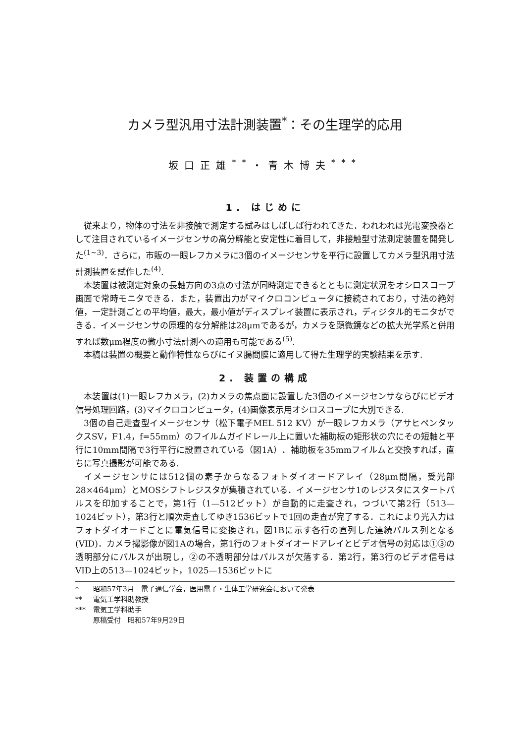カメラ型汎用寸法計測装置<sup>*</sup>：その生理学的応用
坂口正雄<sup>**</sup>・青木博夫<sup>***</sup>
1. はじめに
従来より，物体の寸法を非接触で測定する試みはしばしば行われてきた．われわれは光電変換器として注目されているイメージセンサの高分解能と安定性に着目して，非接触型寸法測定装置を開発した<sup>(1~3)</sup>．さらに，市販の一眼レフカメラに3個のイメージセンサを平行に設置してカメラ型汎用寸法計測装置を試作した<sup>(4)</sup>.
本装置は被測定対象の長軸方向の3点の寸法が同時測定できるとともに測定状況をオシロスコープ画面で常時モニタできる．また，装置出力がマイクロコンピュータに接続されており，寸法の絶対値，一定計測ごとの平均値，最大，最小値がディスプレイ装置に表示され，ディジタル的モニタができる．イメージセンサの原理的な分解能は28μmであるが，カメラを顕微鏡などの拡大光学系と併用すれば数μm程度の微小寸法計測への適用も可能である<sup>(5)</sup>.
本稿は装置の概要と動作特性ならびにイヌ腸間膜に適用して得た生理学的実験結果を示す.
2. 装置の構成
本装置は(1)一眼レフカメラ，(2)カメラの焦点面に設置した3個のイメージセンサならびにビデオ信号処理回路，(3)マイクロコンピュータ，(4)画像表示用オシロスコープに大別できる.
3個の自己走査型イメージセンサ（松下電子MEL 512 KV）が一眼レフカメラ（アサヒペンタックスSV，F1.4，f=55mm）のフイルムガイドレール上に置いた補助板の矩形状の穴にその短軸と平行に10mm間隔で3行平行に設置されている（図1A）．補助板を35mmフイルムと交換すれば，直ちに写真撮影が可能である.
イメージセンサには512個の素子からなるフォトダイオードアレイ（28μm間隔，受光部28×464μm）とMOSシフトレジスタが集積されている．イメージセンサ1のレジスタにスタートパルスを印加することで，第1行（1—512ビット）が自動的に走査され，つづいて第2行（513—1024ビット），第3行と順次走査してゆき1536ビットで1回の走査が完了する．これにより光入力はフォトダイオードごとに電気信号に変換され，図1Bに示す各行の直列した連続パルス列となる(VID)．カメラ撮影像が図1Aの場合，第1行のフォトダイオードアレイとビデオ信号の対応は①③の透明部分にパルスが出現し，②の不透明部分はパルスが欠落する．第2行，第3行のビデオ信号はVID上の513—1024ビット，1025—1536ビットに
* 昭和57年3月　電子通信学会，医用電子・生体工学研究会において発表
** 電気工学科助教授
*** 電気工学科助手
原稿受付　昭和57年9月29日